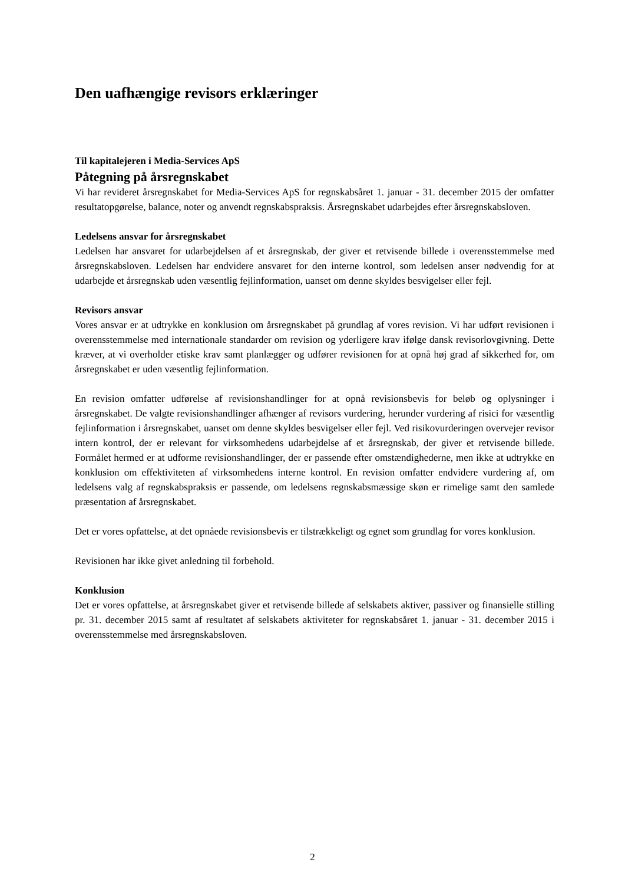Den uafhængige revisors erklæringer
Til kapitalejeren i Media-Services ApS
Påtegning på årsregnskabet
Vi har revideret årsregnskabet for Media-Services ApS for regnskabsåret 1. januar - 31. december 2015 der omfatter resultatopgørelse, balance, noter og anvendt regnskabspraksis. Årsregnskabet udarbejdes efter årsregnskabsloven.
Ledelsens ansvar for årsregnskabet
Ledelsen har ansvaret for udarbejdelsen af et årsregnskab, der giver et retvisende billede i overensstemmelse med årsregnskabsloven. Ledelsen har endvidere ansvaret for den interne kontrol, som ledelsen anser nødvendig for at udarbejde et årsregnskab uden væsentlig fejlinformation, uanset om denne skyldes besvigelser eller fejl.
Revisors ansvar
Vores ansvar er at udtrykke en konklusion om årsregnskabet på grundlag af vores revision. Vi har udført revisionen i overensstemmelse med internationale standarder om revision og yderligere krav ifølge dansk revisorlovgivning. Dette kræver, at vi overholder etiske krav samt planlægger og udfører revisionen for at opnå høj grad af sikkerhed for, om årsregnskabet er uden væsentlig fejlinformation.
En revision omfatter udførelse af revisionshandlinger for at opnå revisionsbevis for beløb og oplysninger i årsregnskabet. De valgte revisionshandlinger afhænger af revisors vurdering, herunder vurdering af risici for væsentlig fejlinformation i årsregnskabet, uanset om denne skyldes besvigelser eller fejl. Ved risikovurderingen overvejer revisor intern kontrol, der er relevant for virksomhedens udarbejdelse af et årsregnskab, der giver et retvisende billede. Formålet hermed er at udforme revisionshandlinger, der er passende efter omstændighederne, men ikke at udtrykke en konklusion om effektiviteten af virksomhedens interne kontrol. En revision omfatter endvidere vurdering af, om ledelsens valg af regnskabspraksis er passende, om ledelsens regnskabsmæssige skøn er rimelige samt den samlede præsentation af årsregnskabet.
Det er vores opfattelse, at det opnåede revisionsbevis er tilstrækkeligt og egnet som grundlag for vores konklusion.
Revisionen har ikke givet anledning til forbehold.
Konklusion
Det er vores opfattelse, at årsregnskabet giver et retvisende billede af selskabets aktiver, passiver og finansielle stilling pr. 31. december 2015 samt af resultatet af selskabets aktiviteter for regnskabsåret 1. januar - 31. december 2015 i overensstemmelse med årsregnskabsloven.
2